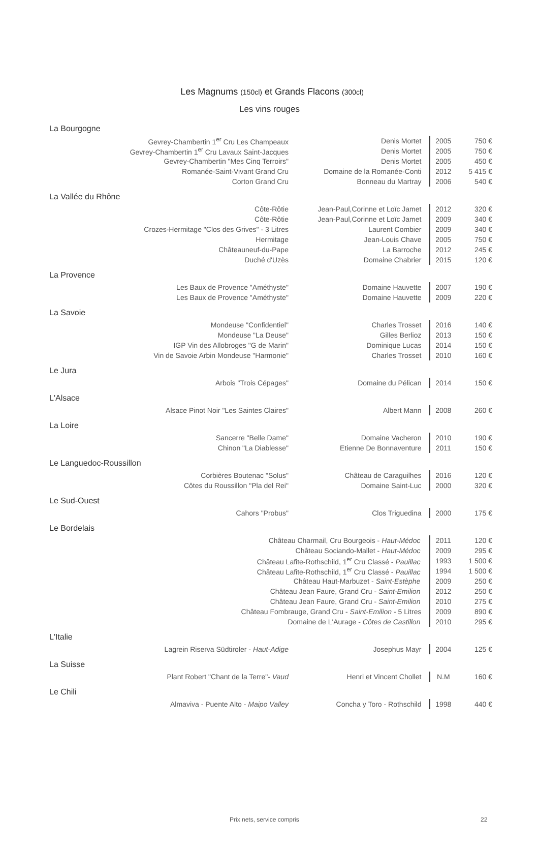Les Magnums (150cl) et Grands Flacons (300cl)
Les vins rouges
| La Bourgogne | | | |
| Gevrey-Chambertin 1<sup>er</sup> Cru Les Champeaux | Denis Mortet | 2005 | 750 € |
| Gevrey-Chambertin 1<sup>er</sup> Cru Lavaux Saint-Jacques | Denis Mortet | 2005 | 750 € |
| Gevrey-Chambertin "Mes Cinq Terroirs" | Denis Mortet | 2005 | 450 € |
| Romanée-Saint-Vivant Grand Cru | Domaine de la Romanée-Conti | 2012 | 5 415 € |
| Corton Grand Cru | Bonneau du Martray | 2006 | 540 € |
| La Vallée du Rhône | | | |
| Côte-Rôtie | Jean-Paul,Corinne et Loïc Jamet | 2012 | 320 € |
| Côte-Rôtie | Jean-Paul,Corinne et Loïc Jamet | 2009 | 340 € |
| Crozes-Hermitage "Clos des Grives" - 3 Litres | Laurent Combier | 2009 | 340 € |
| Hermitage | Jean-Louis Chave | 2005 | 750 € |
| Châteauneuf-du-Pape | La Barroche | 2012 | 245 € |
| Duché d'Uzès | Domaine Chabrier | 2015 | 120 € |
| La Provence | | | |
| Les Baux de Provence "Améthyste" | Domaine Hauvette | 2007 | 190 € |
| Les Baux de Provence "Améthyste" | Domaine Hauvette | 2009 | 220 € |
| La Savoie | | | |
| Mondeuse "Confidentiel" | Charles Trosset | 2016 | 140 € |
| Mondeuse "La Deuse" | Gilles Berlioz | 2013 | 150 € |
| IGP Vin des Allobroges "G de Marin" | Dominique Lucas | 2014 | 150 € |
| Vin de Savoie Arbin Mondeuse "Harmonie" | Charles Trosset | 2010 | 160 € |
| Le Jura | | | |
| Arbois "Trois Cépages" | Domaine du Pélican | 2014 | 150 € |
| L'Alsace | | | |
| Alsace Pinot Noir "Les Saintes Claires" | Albert Mann | 2008 | 260 € |
| La Loire | | | |
| Sancerre "Belle Dame" | Domaine Vacheron | 2010 | 190 € |
| Chinon "La Diablesse" | Etienne De Bonnaventure | 2011 | 150 € |
| Le Languedoc-Roussillon | | | |
| Corbières Boutenac "Solus" | Château de Caraguilhes | 2016 | 120 € |
| Côtes du Roussillon "Pla del Rei" | Domaine Saint-Luc | 2000 | 320 € |
| Le Sud-Ouest | | | |
| Cahors "Probus" | Clos Triguedina | 2000 | 175 € |
| Le Bordelais | | | |
| Château Charmail, Cru Bourgeois - Haut-Médoc | | 2011 | 120 € |
| Château Sociando-Mallet - Haut-Médoc | | 2009 | 295 € |
| Château Lafite-Rothschild, 1<sup>er</sup> Cru Classé - Pauillac | | 1993 | 1 500 € |
| Château Lafite-Rothschild, 1<sup>er</sup> Cru Classé - Pauillac | | 1994 | 1 500 € |
| Château Haut-Marbuzet - Saint-Estèphe | | 2009 | 250 € |
| Château Jean Faure, Grand Cru - Saint-Emilion | | 2012 | 250 € |
| Château Jean Faure, Grand Cru - Saint-Emilion | | 2010 | 275 € |
| Château Fombrauge, Grand Cru - Saint-Emilion - 5 Litres | | 2009 | 890 € |
| Domaine de L'Aurage - Côtes de Castillon | | 2010 | 295 € |
| L'Italie | | | |
| Lagrein Riserva Südtiroler - Haut-Adige | Josephus Mayr | 2004 | 125 € |
| La Suisse | | | |
| Plant Robert "Chant de la Terre"- Vaud | Henri et Vincent Chollet | N.M | 160 € |
| Le Chili | | | |
| Almaviva - Puente Alto - Maipo Valley | Concha y Toro - Rothschild | 1998 | 440 € |
Prix nets, service compris 22